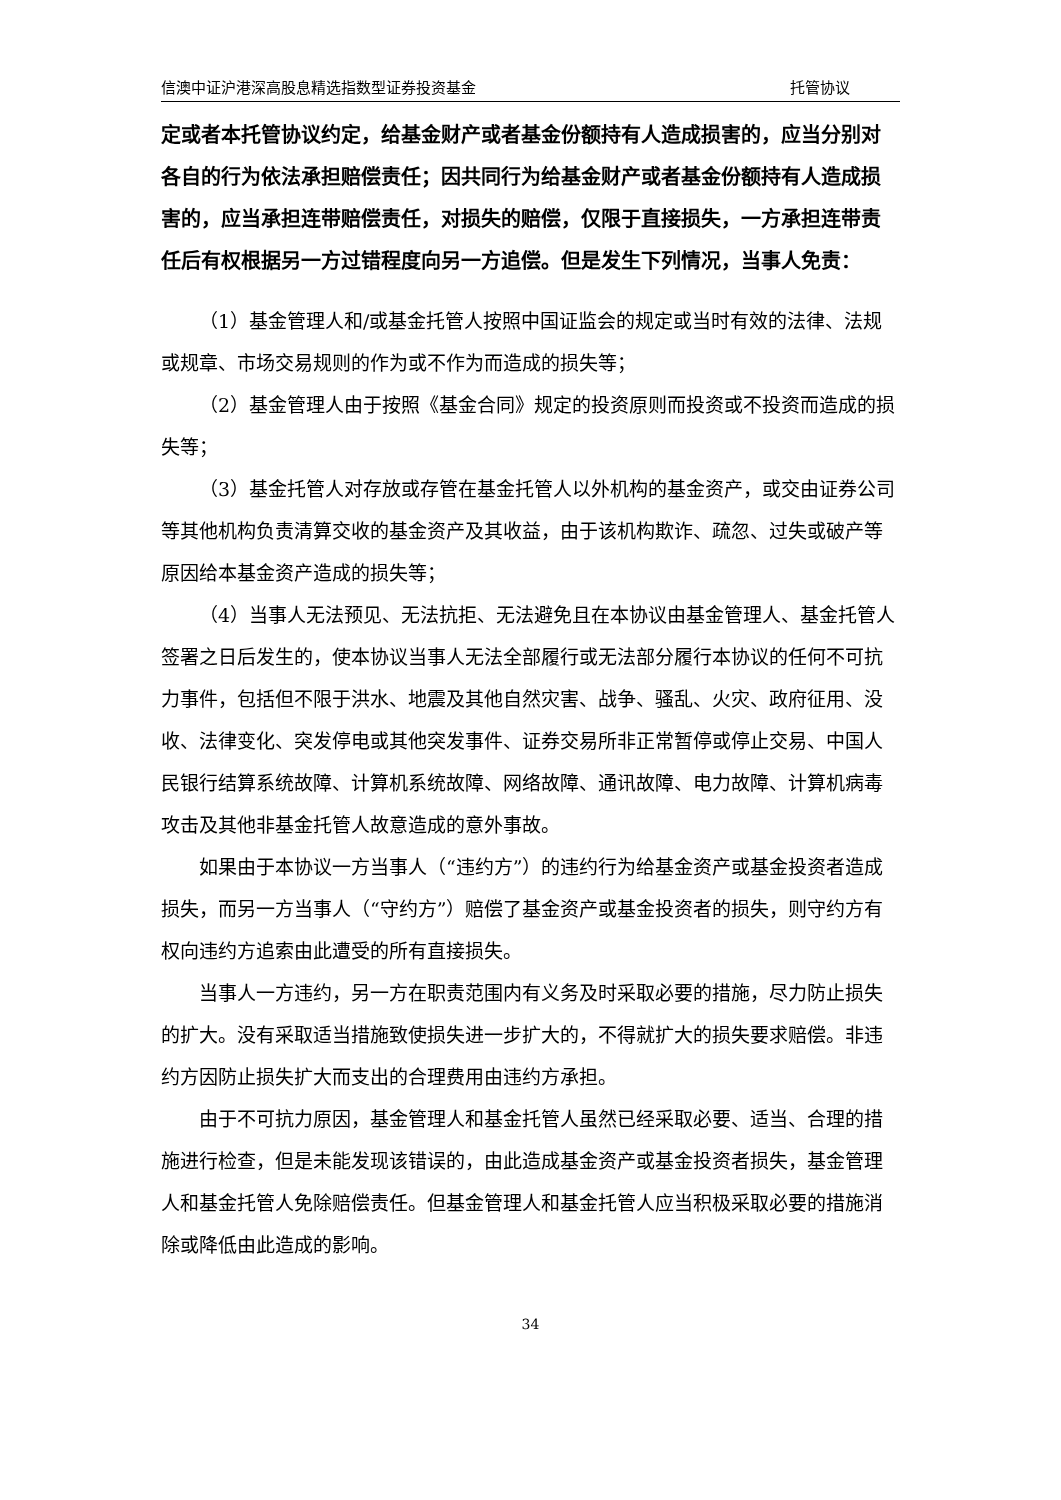信澳中证沪港深高股息精选指数型证券投资基金 托管协议
定或者本托管协议约定，给基金财产或者基金份额持有人造成损害的，应当分别对各自的行为依法承担赔偿责任；因共同行为给基金财产或者基金份额持有人造成损害的，应当承担连带赔偿责任，对损失的赔偿，仅限于直接损失，一方承担连带责任后有权根据另一方过错程度向另一方追偿。但是发生下列情况，当事人免责：
（1）基金管理人和/或基金托管人按照中国证监会的规定或当时有效的法律、法规或规章、市场交易规则的作为或不作为而造成的损失等；
（2）基金管理人由于按照《基金合同》规定的投资原则而投资或不投资而造成的损失等；
（3）基金托管人对存放或存管在基金托管人以外机构的基金资产，或交由证券公司等其他机构负责清算交收的基金资产及其收益，由于该机构欺诈、疏忽、过失或破产等原因给本基金资产造成的损失等；
（4）当事人无法预见、无法抗拒、无法避免且在本协议由基金管理人、基金托管人签署之日后发生的，使本协议当事人无法全部履行或无法部分履行本协议的任何不可抗力事件，包括但不限于洪水、地震及其他自然灾害、战争、骚乱、火灾、政府征用、没收、法律变化、突发停电或其他突发事件、证券交易所非正常暂停或停止交易、中国人民银行结算系统故障、计算机系统故障、网络故障、通讯故障、电力故障、计算机病毒攻击及其他非基金托管人故意造成的意外事故。
如果由于本协议一方当事人（“违约方”）的违约行为给基金资产或基金投资者造成损失，而另一方当事人（“守约方”）赔偿了基金资产或基金投资者的损失，则守约方有权向违约方追索由此遭受的所有直接损失。
当事人一方违约，另一方在职责范围内有义务及时采取必要的措施，尽力防止损失的扩大。没有采取适当措施致使损失进一步扩大的，不得就扩大的损失要求赔偿。非违约方因防止损失扩大而支出的合理费用由违约方承担。
由于不可抗力原因，基金管理人和基金托管人虽然已经采取必要、适当、合理的措施进行检查，但是未能发现该错误的，由此造成基金资产或基金投资者损失，基金管理人和基金托管人免除赔偿责任。但基金管理人和基金托管人应当积极采取必要的措施消除或降低由此造成的影响。
34